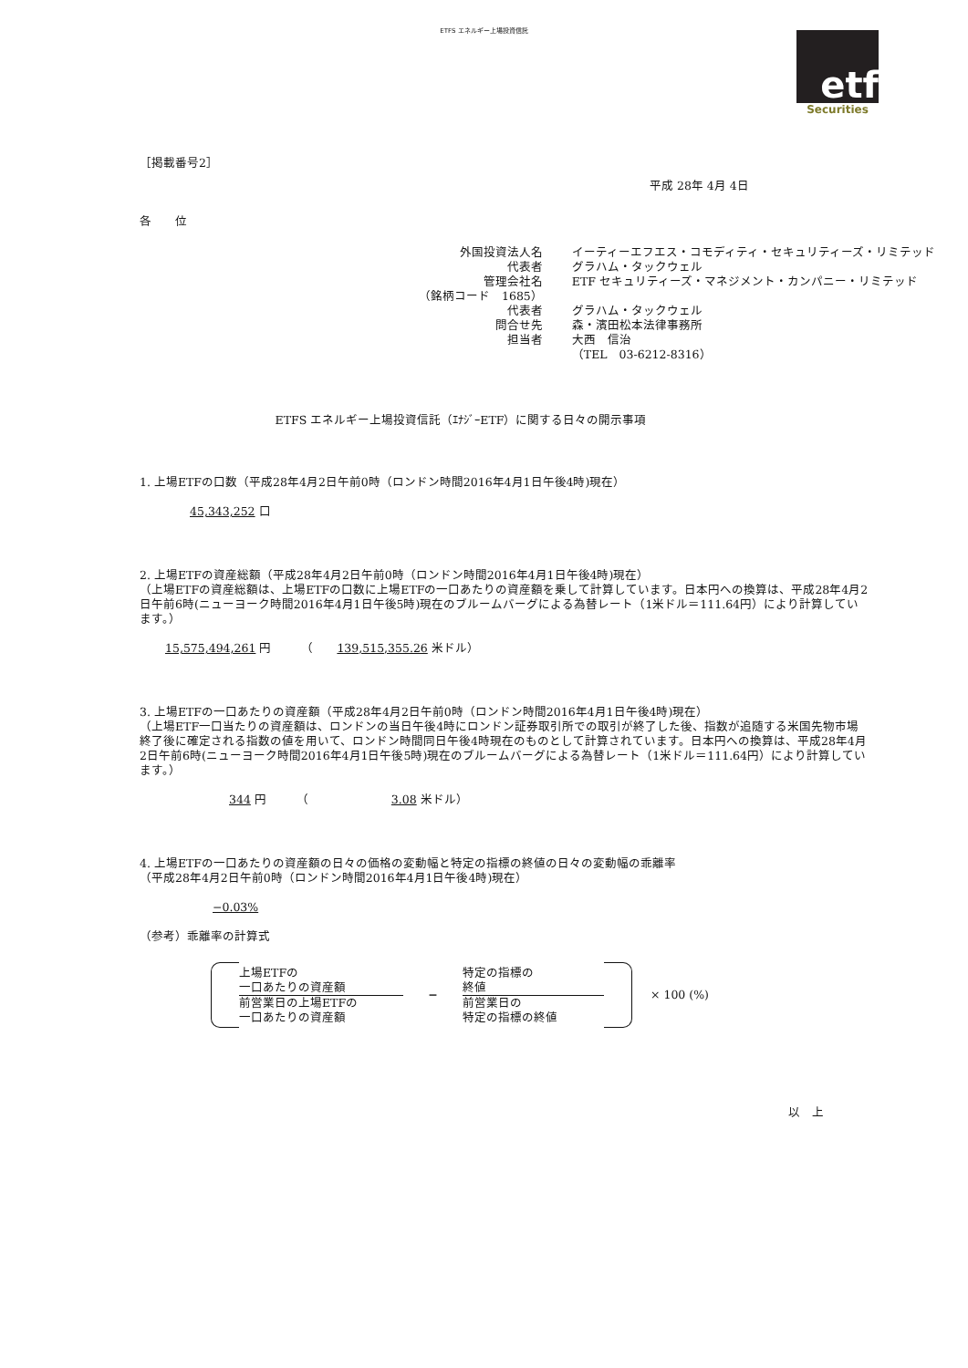ETFS エネルギー上場投資信託
etf
Securities
［掲載番号2］
平成 28年 4月 4日
各　　位
| 外国投資法人名 | イーティーエフエス・コモディティ・セキュリティーズ・リミテッド |
| 代表者 | グラハム・タックウェル |
| 管理会社名 | ETF セキュリティーズ・マネジメント・カンパニー・リミテッド |
| （銘柄コード 1685） | |
| 代表者 | グラハム・タックウェル |
| 問合せ先 | 森・濱田松本法律事務所 |
| 担当者 | 大西 信治 |
| | （TEL 03-6212-8316） |
ETFS エネルギー上場投資信託（ｴﾅｼﾞｰETF）に関する日々の開示事項
1. 上場ETFの口数（平成28年4月2日午前0時（ロンドン時間2016年4月1日午後4時)現在）
45,343,252 口
2. 上場ETFの資産総額（平成28年4月2日午前0時（ロンドン時間2016年4月1日午後4時)現在）
（上場ETFの資産総額は、上場ETFの口数に上場ETFの一口あたりの資産額を乗して計算しています。日本円への換算は、平成28年4月2日午前6時(ニューヨーク時間2016年4月1日午後5時)現在のブルームバーグによる為替レート（1米ドル＝111.64円）により計算しています。）
15,575,494,261 円　　　（　　139,515,355.26 米ドル）
3. 上場ETFの一口あたりの資産額（平成28年4月2日午前0時（ロンドン時間2016年4月1日午後4時)現在）
（上場ETF一口当たりの資産額は、ロンドンの当日午後4時にロンドン証券取引所での取引が終了した後、指数が追随する米国先物市場終了後に確定される指数の値を用いて、ロンドン時間同日午後4時現在のものとして計算されています。日本円への換算は、平成28年4月2日午前6時(ニューヨーク時間2016年4月1日午後5時)現在のブルームバーグによる為替レート（1米ドル＝111.64円）により計算しています。）
344 円　　　（　　　　　　　3.08 米ドル）
4. 上場ETFの一口あたりの資産額の日々の価格の変動幅と特定の指標の終値の日々の変動幅の乖離率
（平成28年4月2日午前0時（ロンドン時間2016年4月1日午後4時)現在）
−0.03%
（参考）乖離率の計算式
上場ETFの
一口あたりの資産額
前営業日の上場ETFの
一口あたりの資産額
−
特定の指標の
終値
前営業日の
特定の指標の終値
× 100 (%)
以　上